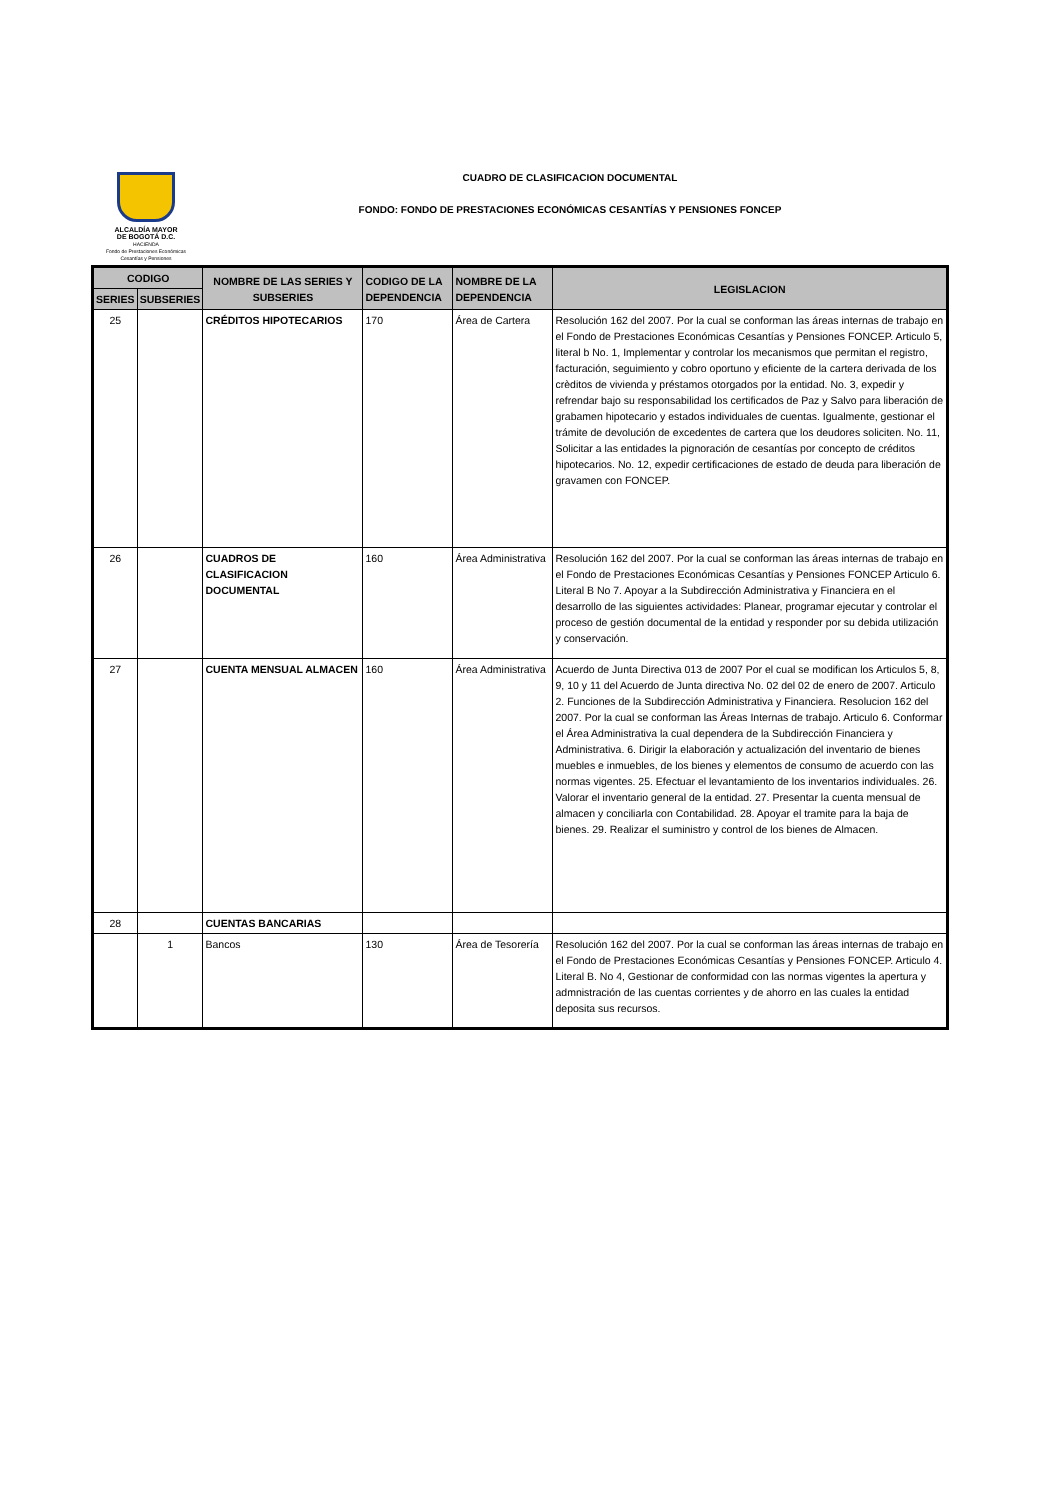ALCALDÍA MAYOR
DE BOGOTÁ D.C.
HACIENDA
Fondo de Prestaciones Económicas Cesantías y Pensiones
CUADRO DE CLASIFICACION DOCUMENTAL
FONDO: FONDO DE PRESTACIONES ECONÓMICAS CESANTÍAS Y PENSIONES FONCEP
| CODIGO | | NOMBRE DE LAS SERIES Y SUBSERIES | CODIGO DE LA DEPENDENCIA | NOMBRE DE LA DEPENDENCIA | LEGISLACION |
| --- | --- | --- | --- | --- | --- |
| SERIES | SUBSERIES | | | | |
| 25 | | CRÉDITOS HIPOTECARIOS | 170 | Área de Cartera | Resolución 162 del 2007. Por la cual se conforman las áreas internas de trabajo en el Fondo de Prestaciones Económicas Cesantías y Pensiones FONCEP. Articulo 5, literal b No. 1, Implementar y controlar los mecanismos que permitan el registro, facturación, seguimiento y cobro oportuno y eficiente de la cartera derivada de los crèditos de vivienda y préstamos otorgados por la entidad. No. 3, expedir y refrendar bajo su responsabilidad los certificados de Paz y Salvo para liberación de grabamen hipotecario y estados individuales de cuentas. Igualmente, gestionar el trámite de devolución de excedentes de cartera que los deudores soliciten. No. 11, Solicitar a las entidades la pignoración de cesantías por concepto de créditos hipotecarios. No. 12, expedir certificaciones de estado de deuda para liberación de gravamen con FONCEP. |
| 26 | | CUADROS DE CLASIFICACION DOCUMENTAL | 160 | Área Administrativa | Resolución 162 del 2007. Por la cual se conforman las áreas internas de trabajo en el Fondo de Prestaciones Económicas Cesantías y Pensiones FONCEP Articulo 6. Literal B No 7. Apoyar a la Subdirección Administrativa y Financiera en el desarrollo de las siguientes actividades: Planear, programar ejecutar y controlar el proceso de gestión documental de la entidad y responder por su debida utilización y conservación. |
| 27 | | CUENTA MENSUAL ALMACEN | 160 | Área Administrativa | Acuerdo de Junta Directiva 013 de 2007 Por el cual se modifican los Articulos 5, 8, 9, 10 y 11 del Acuerdo de Junta directiva No. 02 del 02 de enero de 2007. Articulo 2. Funciones de la Subdirección Administrativa y Financiera. Resolucion 162 del 2007. Por la cual se conforman las Áreas Internas de trabajo. Articulo 6. Conformar el Área Administrativa la cual dependera de la Subdirección Financiera y Administrativa. 6. Dirigir la elaboración y actualización del inventario de bienes muebles e inmuebles, de los bienes y elementos de consumo de acuerdo con las normas vigentes. 25. Efectuar el levantamiento de los inventarios individuales. 26. Valorar el inventario general de la entidad. 27. Presentar la cuenta mensual de almacen y conciliarla con Contabilidad. 28. Apoyar el tramite para la baja de bienes. 29. Realizar el suministro y control de los bienes de Almacen. |
| 28 | | CUENTAS BANCARIAS | | | |
| | 1 | Bancos | 130 | Área de Tesorería | Resolución 162 del 2007. Por la cual se conforman las áreas internas de trabajo en el Fondo de Prestaciones Económicas Cesantías y Pensiones FONCEP. Articulo 4. Literal B. No 4, Gestionar de conformidad con las normas vigentes la apertura y admnistración de las cuentas corrientes y de ahorro en las cuales la entidad deposita sus recursos. |